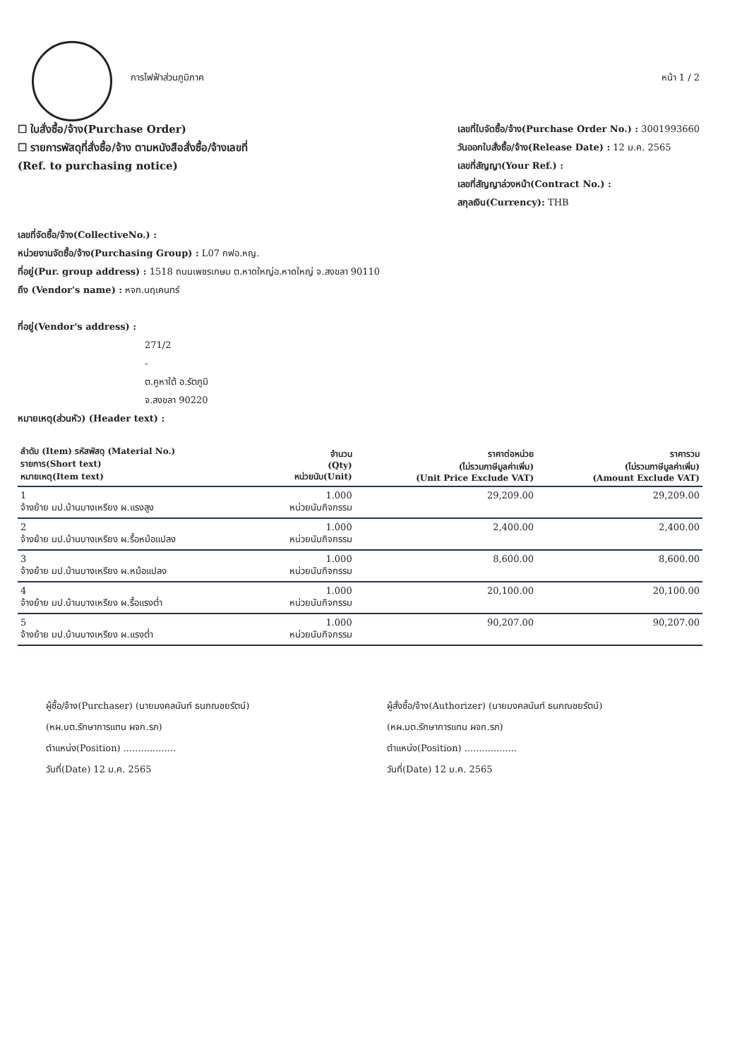การไฟฟ้าส่วนภูมิภาค หน้า 1 / 2
☐ ใบสั่งซื้อ/จ้าง(Purchase Order)
☐ รายการพัสดุที่สั่งซื้อ/จ้าง ตามหนังสือสั่งซื้อ/จ้างเลขที่
(Ref. to purchasing notice)
เลขที่ใบจัดซื้อ/จ้าง(Purchase Order No.) : 3001993660
วันออกใบสั่งซื้อ/จ้าง(Release Date) : 12 ม.ค. 2565
เลขที่สัญญา(Your Ref.) :
เลขที่สัญญาล่วงหน้า(Contract No.) :
สกุลเงิน(Currency): THB
เลขที่จัดซื้อ/จ้าง(CollectiveNo.) :
หน่วยงานจัดซื้อ/จ้าง(Purchasing Group) : L07 กฟอ.หญ.
ที่อยู่(Pur. group address) : 1518 ถนนเพชรเกษม ต.หาดใหญ่อ.หาดใหญ่ จ.สงขลา 90110
ถึง (Vendor's name) : หจก.นฤเคนทร์
ที่อยู่(Vendor's address) :
271/2
-
ต.คูหาใต้ อ.รัตภูมิ
จ.สงขลา 90220
หมายเหตุ(ส่วนหัว) (Header text) :
| ลำดับ (Item) รหัสพัสดุ (Material No.) รายการ(Short text) หมายเหตุ(Item text) | จำนวน (Qty) หน่วยนับ(Unit) | ราคาต่อหน่วย (ไม่รวมภาษีมูลค่าเพิ่ม) (Unit Price Exclude VAT) | ราคารวม (ไม่รวมภาษีมูลค่าเพิ่ม) (Amount Exclude VAT) |
| --- | --- | --- | --- |
| 1 จ้างย้าย มป.บ้านบางเหรียง ผ.แรงสูง | 1.000 หน่วยนับกิจกรรม | 29,209.00 | 29,209.00 |
| 2 จ้างย้าย มป.บ้านบางเหรียง ผ.รื้อหม้อแปลง | 1.000 หน่วยนับกิจกรรม | 2,400.00 | 2,400.00 |
| 3 จ้างย้าย มป.บ้านบางเหรียง ผ.หม้อแปลง | 1.000 หน่วยนับกิจกรรม | 8,600.00 | 8,600.00 |
| 4 จ้างย้าย มป.บ้านบางเหรียง ผ.รื้อแรงต่ำ | 1.000 หน่วยนับกิจกรรม | 20,100.00 | 20,100.00 |
| 5 จ้างย้าย มป.บ้านบางเหรียง ผ.แรงต่ำ | 1.000 หน่วยนับกิจกรรม | 90,207.00 | 90,207.00 |
ผู้ซื้อ/จ้าง(Purchaser) (นายมงคลนันท์ ธนภณชยรัตน์)
(หผ.บต.รักษาการแทน ผจก.รภ)
ตำแหน่ง(Position) ..................
วันที่(Date) 12 ม.ค. 2565
ผู้สั่งซื้อ/จ้าง(Authorizer) (นายมงคลนันท์ ธนภณชยรัตน์)
(หผ.บต.รักษาการแทน ผจก.รภ)
ตำแหน่ง(Position) ..................
วันที่(Date) 12 ม.ค. 2565